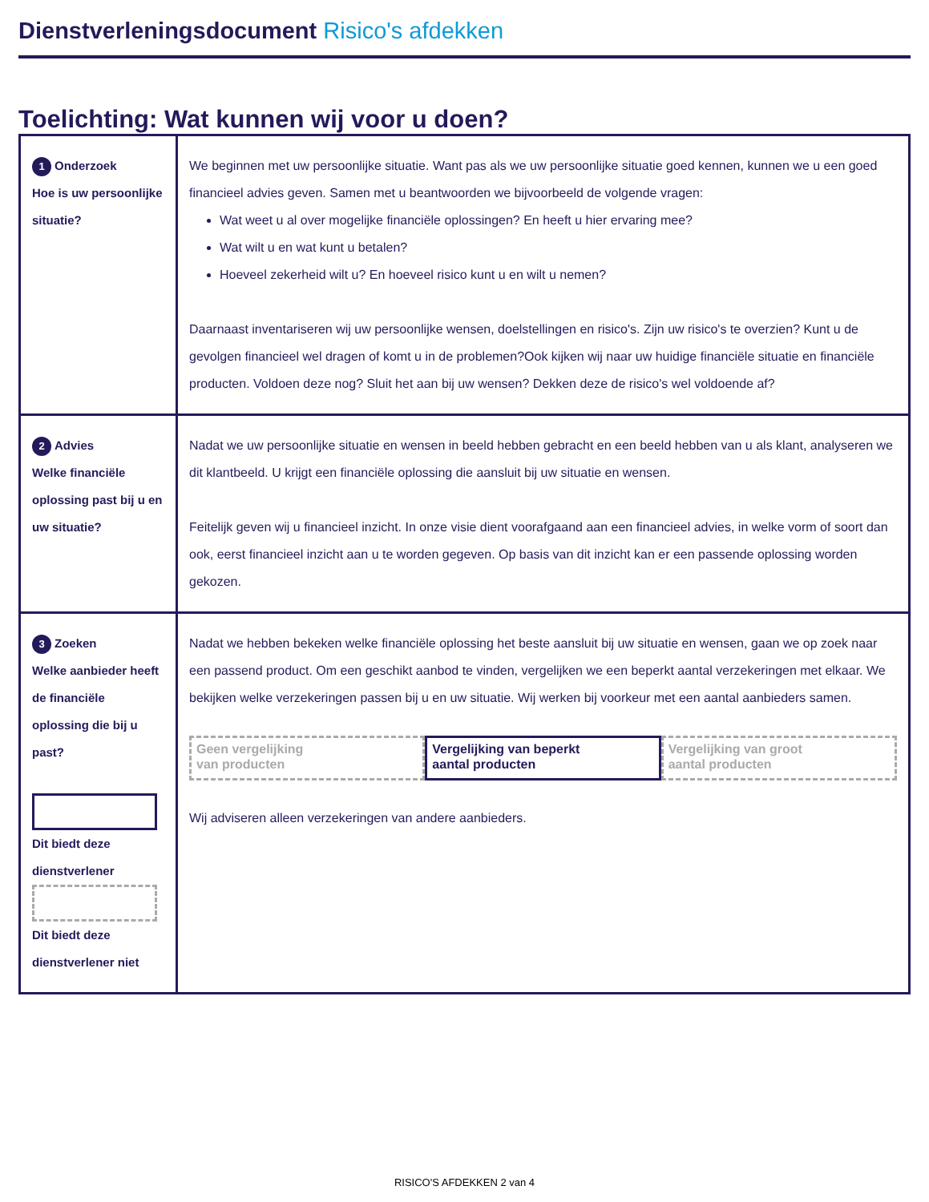Dienstverleningsdocument Risico's afdekken
Toelichting: Wat kunnen wij voor u doen?
| 1 Onderzoek Hoe is uw persoonlijke situatie? | We beginnen met uw persoonlijke situatie. Want pas als we uw persoonlijke situatie goed kennen, kunnen we u een goed financieel advies geven. Samen met u beantwoorden we bijvoorbeeld de volgende vragen: Wat weet u al over mogelijke financiële oplossingen? En heeft u hier ervaring mee? Wat wilt u en wat kunt u betalen? Hoeveel zekerheid wilt u? En hoeveel risico kunt u en wilt u nemen? Daarnaast inventariseren wij uw persoonlijke wensen, doelstellingen en risico's. Zijn uw risico's te overzien? Kunt u de gevolgen financieel wel dragen of komt u in de problemen?Ook kijken wij naar uw huidige financiële situatie en financiële producten. Voldoen deze nog? Sluit het aan bij uw wensen? Dekken deze de risico's wel voldoende af? |
| 2 Advies Welke financiële oplossing past bij u en uw situatie? | Nadat we uw persoonlijke situatie en wensen in beeld hebben gebracht en een beeld hebben van u als klant, analyseren we dit klantbeeld. U krijgt een financiële oplossing die aansluit bij uw situatie en wensen. Feitelijk geven wij u financieel inzicht. In onze visie dient voorafgaand aan een financieel advies, in welke vorm of soort dan ook, eerst financieel inzicht aan u te worden gegeven. Op basis van dit inzicht kan er een passende oplossing worden gekozen. |
| 3 Zoeken Welke aanbieder heeft de financiële oplossing die bij u past? Dit biedt deze dienstverlener Dit biedt deze dienstverlener niet | Nadat we hebben bekeken welke financiële oplossing het beste aansluit bij uw situatie en wensen, gaan we op zoek naar een passend product. Om een geschikt aanbod te vinden, vergelijken we een beperkt aantal verzekeringen met elkaar. We bekijken welke verzekeringen passen bij u en uw situatie. Wij werken bij voorkeur met een aantal aanbieders samen. Geen vergelijking van producten Vergelijking van beperkt aantal producten Vergelijking van groot aantal producten Wij adviseren alleen verzekeringen van andere aanbieders. |
RISICO'S AFDEKKEN 2 van 4